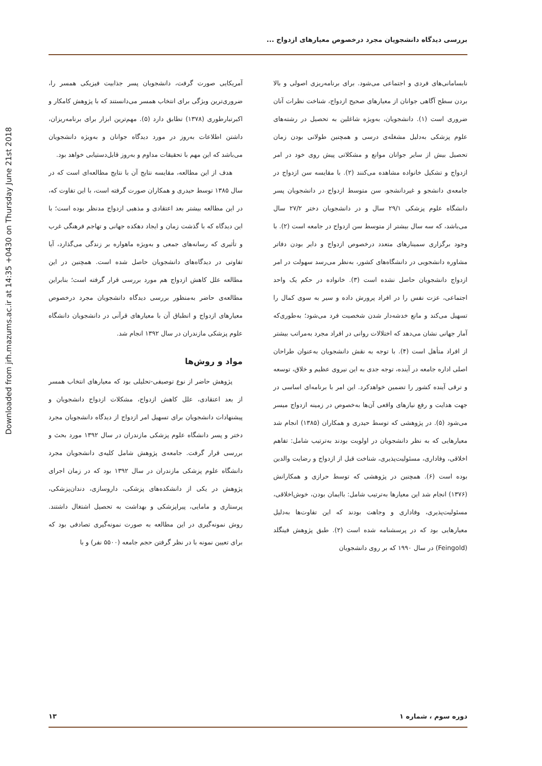Downloaded from jrh.mazums.ac.ir at 14:35 +0430 on Thursday June 21st 2018
بررسی دیدگاه دانشجویان مجرد درخصوص معیارهای ازدواج ...
نابسامانی‌های فردی و اجتماعی می‌شود. برای برنامه‌ریزی اصولی و بالا بردن سطح آگاهی جوانان از معیارهای صحیح ازدواج، شناخت نظرات آنان ضروری است (۱). دانشجویان، به‌ویژه شاغلین به تحصیل در رشته‌های علوم پزشکی به‌دلیل مشغله‌ی درسی و همچنین طولانی بودن زمان تحصیل بیش از سایر جوانان موانع و مشکلاتی پیش روی خود در امر ازدواج و تشکیل خانواده مشاهده می‌کنند (۲). با مقایسه سن ازدواج در جامعه‌ی دانشجو و غیردانشجو، سن متوسط ازدواج در دانشجویان پسر دانشگاه علوم پزشکی ۲۹/۱ سال و در دانشجویان دختر ۲۷/۲ سال می‌باشد، که سه سال بیشتر از متوسط سن ازدواج در جامعه است (۲). با وجود برگزاری سمینارهای متعدد درخصوص ازدواج و دایر بودن دفاتر مشاوره دانشجویی در دانشگاه‌های کشور، به‌نظر می‌رسد سهولت در امر ازدواج دانشجویان حاصل نشده است (۳). خانواده در حکم یک واحد اجتماعی، عزت نفس را در افراد پرورش داده و سیر به سوی کمال را تسهیل می‌کند و مانع خدشه‌دار شدن شخصیت فرد می‌شود؛ به‌طوری‌که آمار جهانی نشان می‌دهد که اختلالات روانی در افراد مجرد به‌مراتب بیشتر از افراد متأهل است (۴). با توجه به نقش دانشجویان به‌عنوان طراحان اصلی اداره جامعه در آینده، توجه جدی به این نیروی عظیم و خلاق، توسعه و ترقی آینده کشور را تضمین خواهدکرد. این امر با برنامه‌ای اساسی در جهت هدایت و رفع نیازهای واقعی آن‌ها به‌خصوص در زمینه ازدواج میسر می‌شود (۵). در پژوهشی که توسط حیدری و همکاران (۱۳۸۵) انجام شد معیارهایی که به نظر دانشجویان در اولویت بودند به‌ترتیب شامل: تفاهم اخلاقی، وفاداری، مسئولیت‌پذیری، شناخت قبل از ازدواج و رضایت والدین بوده است (۶). همچنین در پژوهشی که توسط حرازی و همکارانش (۱۳۷۶) انجام شد این معیارها به‌ترتیب شامل: باایمان بودن، خوش‌اخلاقی، مسئولیت‌پذیری، وفاداری و وجاهت بودند که این تفاوت‌ها به‌دلیل معیارهایی بود که در پرسشنامه شده است (۲). طبق پژوهش فینگلد (Feingold) در سال ۱۹۹۰ که بر روی دانشجویان
آمریکایی صورت گرفت، دانشجویان پسر جذابیت فیزیکی همسر را، ضروری‌ترین ویژگی برای انتخاب همسر می‌دانستند که با پژوهش کامکار و اکبرتبارطوری (۱۳۷۸) تطابق دارد (۵). مهم‌ترین ابزار برای برنامه‌ریزان، داشتن اطلاعات به‌روز در مورد دیدگاه جوانان و به‌ویژه دانشجویان می‌باشد که این مهم با تحقیقات مداوم و به‌روز قابل‌دستیابی خواهد بود.
هدف از این مطالعه، مقایسه نتایج آن با نتایج مطالعه‌ای است که در سال ۱۳۸۵ توسط حیدری و همکاران صورت گرفته است، با این تفاوت که، در این مطالعه بیشتر بعد اعتقادی و مذهبی ازدواج مدنظر بوده است؛ با این دیدگاه که با گذشت زمان و ایجاد دهکده جهانی و تهاجم فرهنگی غرب و تأثیری که رسانه‌های جمعی و به‌ویژه ماهواره بر زندگی می‌گذارد، آیا تفاوتی در دیدگاه‌های دانشجویان حاصل شده است. همچنین در این مطالعه علل کاهش ازدواج هم مورد بررسی قرار گرفته است؛ بنابراین مطالعه‌ی حاضر به‌منظور بررسی دیدگاه دانشجویان مجرد درخصوص معیارهای ازدواج و انطباق آن با معیارهای قرآنی در دانشجویان دانشگاه علوم پزشکی مازندران در سال ۱۳۹۲ انجام شد.
مواد و روش‌ها
پژوهش حاضر از نوع توصیفی-تحلیلی بود که معیارهای انتخاب همسر از بعد اعتقادی، علل کاهش ازدواج، مشکلات ازدواج دانشجویان و پیشنهادات دانشجویان برای تسهیل امر ازدواج از دیدگاه دانشجویان مجرد دختر و پسر دانشگاه علوم پزشکی مازندران در سال ۱۳۹۲ مورد بحث و بررسی قرار گرفت. جامعه‌ی پژوهش شامل کلیه‌ی دانشجویان مجرد دانشگاه علوم پزشکی مازندران در سال ۱۳۹۲ بود که در زمان اجرای پژوهش در یکی از دانشکده‌های پزشکی، داروسازی، دندان‌پزشکی، پرستاری و مامایی، پیراپزشکی و بهداشت به تحصیل اشتغال داشتند. روش نمونه‌گیری در این مطالعه به صورت نمونه‌گیری تصادفی بود که برای تعیین نمونه با در نظر گرفتن حجم جامعه (۵۵۰۰ نفر) و با
دوره سوم ، شماره ۱ ۱۳